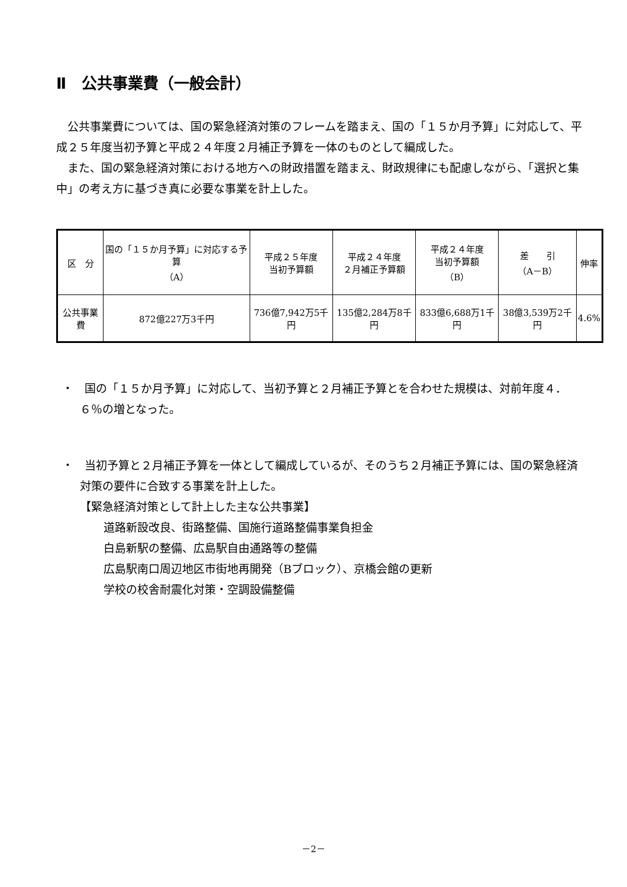Ⅱ　公共事業費（一般会計）
公共事業費については、国の緊急経済対策のフレームを踏まえ、国の「１５か月予算」に対応して、平成２５年度当初予算と平成２４年度２月補正予算を一体のものとして編成した。
また、国の緊急経済対策における地方への財政措置を踏まえ、財政規律にも配慮しながら、「選択と集中」の考え方に基づき真に必要な事業を計上した。
| 区 分 | 国の「１５か月予算」に対応する予算 （A） | 平成２５年度 当初予算額 | 平成２４年度 ２月補正予算額 | 平成２４年度 当初予算額 （B） | 差 引 （A－B） | 伸率 |
| --- | --- | --- | --- | --- | --- | --- |
| 公共事業費 | 872億227万3千円 | 736億7,942万5千円 | 135億2,284万8千円 | 833億6,688万1千円 | 38億3,539万2千円 | 4.6% |
・　国の「１５か月予算」に対応して、当初予算と２月補正予算とを合わせた規模は、対前年度４．６％の増となった。
・　当初予算と２月補正予算を一体として編成しているが、そのうち２月補正予算には、国の緊急経済対策の要件に合致する事業を計上した。
【緊急経済対策として計上した主な公共事業】
道路新設改良、街路整備、国施行道路整備事業負担金
白島新駅の整備、広島駅自由通路等の整備
広島駅南口周辺地区市街地再開発（Bブロック）、京橋会館の更新
学校の校舎耐震化対策・空調設備整備
－2－